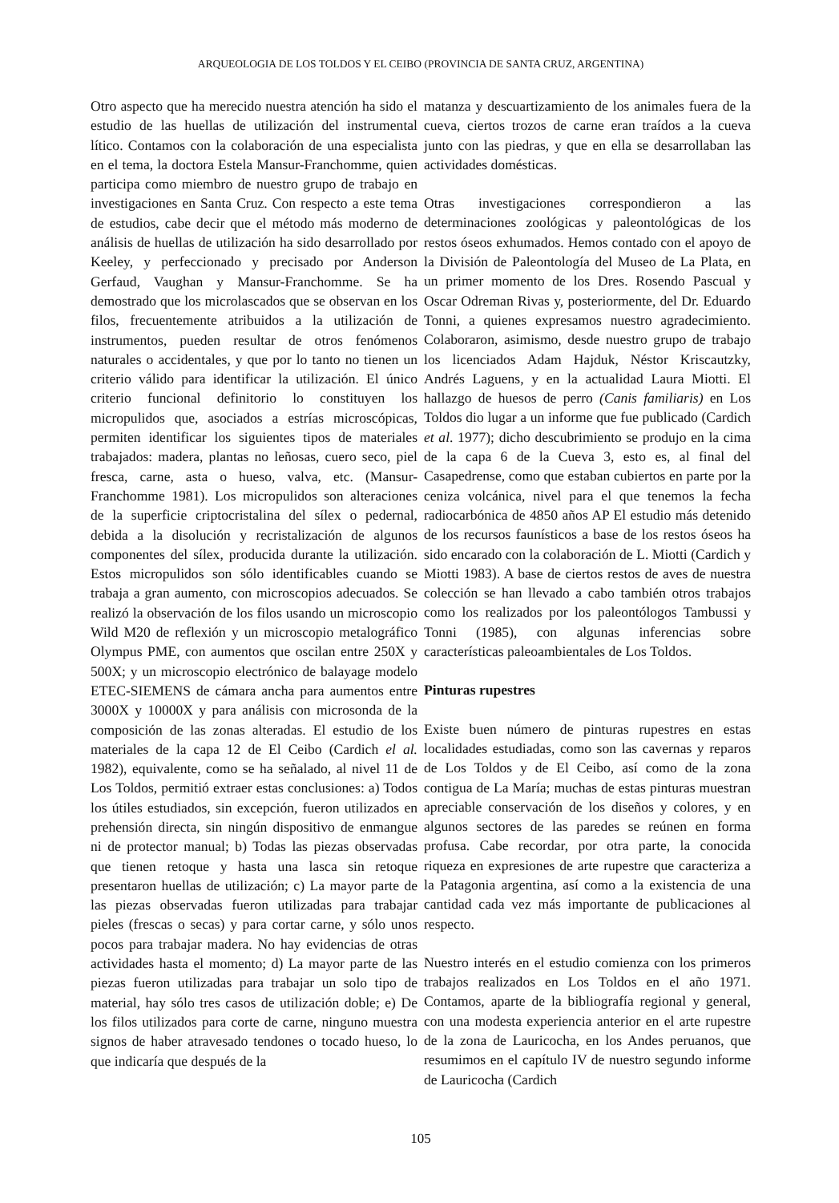ARQUEOLOGIA DE LOS TOLDOS Y EL CEIBO (PROVINCIA DE SANTA CRUZ, ARGENTINA)
Otro aspecto que ha merecido nuestra atención ha sido el estudio de las huellas de utilización del instrumental lítico. Contamos con la colaboración de una especialista en el tema, la doctora Estela Mansur-Franchomme, quien participa como miembro de nuestro grupo de trabajo en investigaciones en Santa Cruz. Con respecto a este tema de estudios, cabe decir que el método más moderno de análisis de huellas de utilización ha sido desarrollado por Keeley, y perfeccionado y precisado por Anderson Gerfaud, Vaughan y Mansur-Franchomme. Se ha demostrado que los microlascados que se observan en los filos, frecuentemente atribuidos a la utilización de instrumentos, pueden resultar de otros fenómenos naturales o accidentales, y que por lo tanto no tienen un criterio válido para identificar la utilización. El único criterio funcional definitorio lo constituyen los micropulidos que, asociados a estrías microscópicas, permiten identificar los siguientes tipos de materiales trabajados: madera, plantas no leñosas, cuero seco, piel fresca, carne, asta o hueso, valva, etc. (Mansur-Franchomme 1981). Los micropulidos son alteraciones de la superficie criptocristalina del sílex o pedernal, debida a la disolución y recristalización de algunos componentes del sílex, producida durante la utilización. Estos micropulidos son sólo identificables cuando se trabaja a gran aumento, con microscopios adecuados. Se realizó la observación de los filos usando un microscopio Wild M20 de reflexión y un microscopio metalográfico Olympus PME, con aumentos que oscilan entre 250X y 500X; y un microscopio electrónico de balayage modelo ETEC-SIEMENS de cámara ancha para aumentos entre 3000X y 10000X y para análisis con microsonda de la composición de las zonas alteradas. El estudio de los materiales de la capa 12 de El Ceibo (Cardich el al. 1982), equivalente, como se ha señalado, al nivel 11 de Los Toldos, permitió extraer estas conclusiones: a) Todos los útiles estudiados, sin excepción, fueron utilizados en prehensión directa, sin ningún dispositivo de enmangue ni de protector manual; b) Todas las piezas observadas que tienen retoque y hasta una lasca sin retoque presentaron huellas de utilización; c) La mayor parte de las piezas observadas fueron utilizadas para trabajar pieles (frescas o secas) y para cortar carne, y sólo unos pocos para trabajar madera. No hay evidencias de otras actividades hasta el momento; d) La mayor parte de las piezas fueron utilizadas para trabajar un solo tipo de material, hay sólo tres casos de utilización doble; e) De los filos utilizados para corte de carne, ninguno muestra signos de haber atravesado tendones o tocado hueso, lo que indicaría que después de la
matanza y descuartizamiento de los animales fuera de la cueva, ciertos trozos de carne eran traídos a la cueva junto con las piedras, y que en ella se desarrollaban las actividades domésticas.
Otras investigaciones correspondieron a las determinaciones zoológicas y paleontológicas de los restos óseos exhumados. Hemos contado con el apoyo de la División de Paleontología del Museo de La Plata, en un primer momento de los Dres. Rosendo Pascual y Oscar Odreman Rivas y, posteriormente, del Dr. Eduardo Tonni, a quienes expresamos nuestro agradecimiento. Colaboraron, asimismo, desde nuestro grupo de trabajo los licenciados Adam Hajduk, Néstor Kriscautzky, Andrés Laguens, y en la actualidad Laura Miotti. El hallazgo de huesos de perro (Canis familiaris) en Los Toldos dio lugar a un informe que fue publicado (Cardich et al. 1977); dicho descubrimiento se produjo en la cima de la capa 6 de la Cueva 3, esto es, al final del Casapedrense, como que estaban cubiertos en parte por la ceniza volcánica, nivel para el que tenemos la fecha radiocarbónica de 4850 años AP El estudio más detenido de los recursos faunísticos a base de los restos óseos ha sido encarado con la colaboración de L. Miotti (Cardich y Miotti 1983). A base de ciertos restos de aves de nuestra colección se han llevado a cabo también otros trabajos como los realizados por los paleontólogos Tambussi y Tonni (1985), con algunas inferencias sobre características paleoambientales de Los Toldos.
Pinturas rupestres
Existe buen número de pinturas rupestres en estas localidades estudiadas, como son las cavernas y reparos de Los Toldos y de El Ceibo, así como de la zona contigua de La María; muchas de estas pinturas muestran apreciable conservación de los diseños y colores, y en algunos sectores de las paredes se reúnen en forma profusa. Cabe recordar, por otra parte, la conocida riqueza en expresiones de arte rupestre que caracteriza a la Patagonia argentina, así como a la existencia de una cantidad cada vez más importante de publicaciones al respecto.
Nuestro interés en el estudio comienza con los primeros trabajos realizados en Los Toldos en el año 1971. Contamos, aparte de la bibliografía regional y general, con una modesta experiencia anterior en el arte rupestre de la zona de Lauricocha, en los Andes peruanos, que resumimos en el capítulo IV de nuestro segundo informe de Lauricocha (Cardich
105